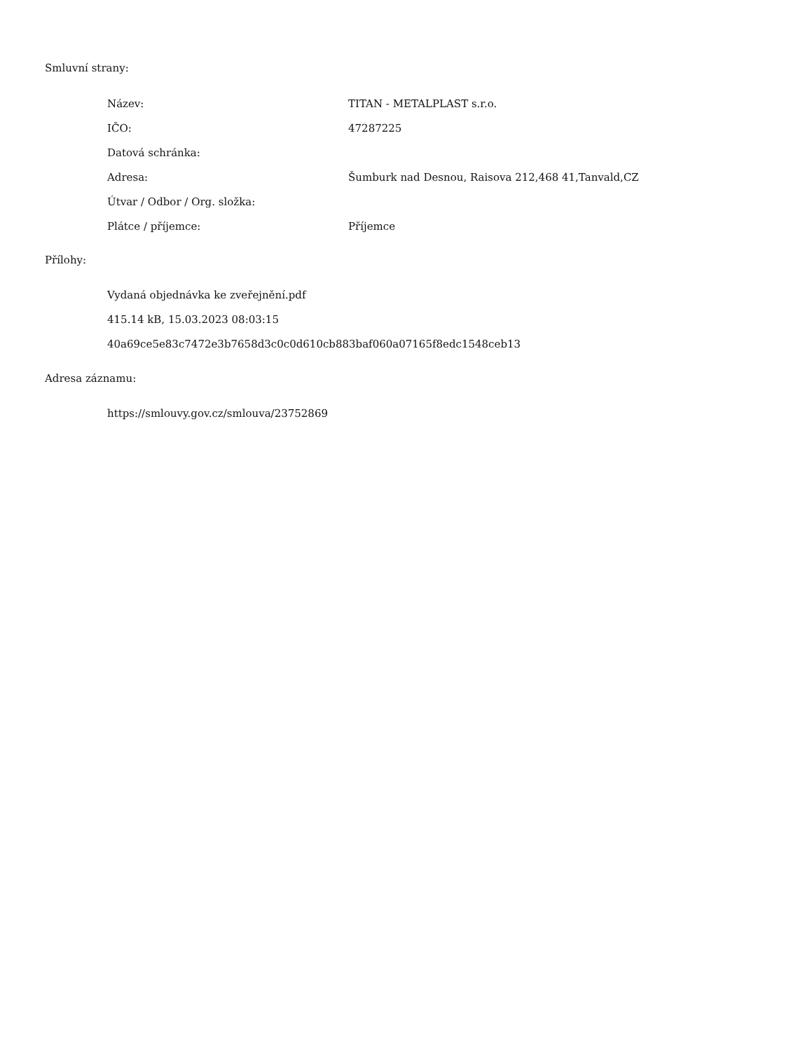Smluvní strany:
| Název: | TITAN - METALPLAST s.r.o. |
| IČO: | 47287225 |
| Datová schránka: | |
| Adresa: | Šumburk nad Desnou, Raisova 212,468 41,Tanvald,CZ |
| Útvar / Odbor / Org. složka: | |
| Plátce / příjemce: | Příjemce |
Přílohy:
Vydaná objednávka ke zveřejnění.pdf
415.14 kB, 15.03.2023 08:03:15
40a69ce5e83c7472e3b7658d3c0c0d610cb883baf060a07165f8edc1548ceb13
Adresa záznamu:
https://smlouvy.gov.cz/smlouva/23752869